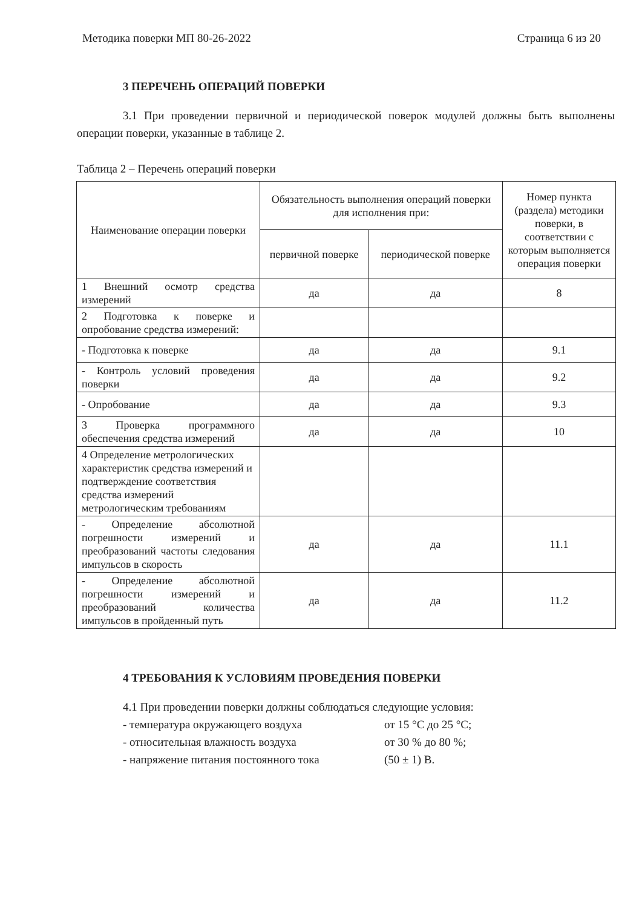Методика поверки МП 80-26-2022 Страница 6 из 20
3 ПЕРЕЧЕНЬ ОПЕРАЦИЙ ПОВЕРКИ
3.1 При проведении первичной и периодической поверок модулей должны быть выполнены операции поверки, указанные в таблице 2.
Таблица 2 – Перечень операций поверки
| Наименование операции поверки | Обязательность выполнения операций поверки для исполнения при: | | Номер пункта (раздела) методики поверки, в соответствии с которым выполняется операция поверки |
| --- | --- | --- | --- |
| | первичной поверке | периодической поверке | |
| 1 Внешний осмотр средства измерений | да | да | 8 |
| 2 Подготовка к поверке и опробование средства измерений: | | | |
| - Подготовка к поверке | да | да | 9.1 |
| - Контроль условий проведения поверки | да | да | 9.2 |
| - Опробование | да | да | 9.3 |
| 3 Проверка программного обеспечения средства измерений | да | да | 10 |
| 4 Определение метрологических характеристик средства измерений и подтверждение соответствия средства измерений метрологическим требованиям | | | |
| - Определение абсолютной погрешности измерений и преобразований частоты следования импульсов в скорость | да | да | 11.1 |
| - Определение абсолютной погрешности измерений и преобразований количества импульсов в пройденный путь | да | да | 11.2 |
4 ТРЕБОВАНИЯ К УСЛОВИЯМ ПРОВЕДЕНИЯ ПОВЕРКИ
4.1 При проведении поверки должны соблюдаться следующие условия:
- температура окружающего воздуха от 15 °С до 25 °С;
- относительная влажность воздуха от 30 % до 80 %;
- напряжение питания постоянного тока (50 ± 1) В.